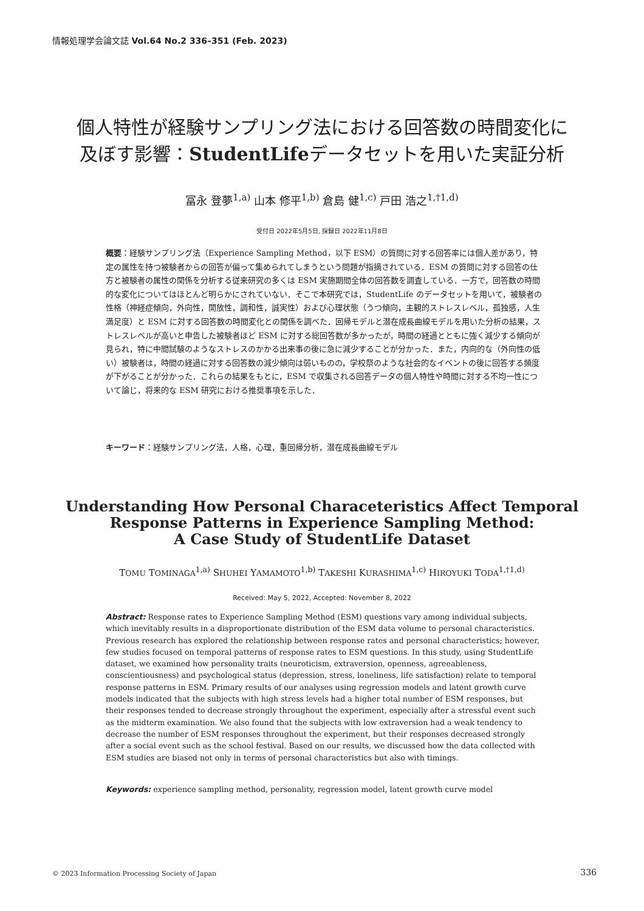情報処理学会論文誌 Vol.64 No.2 336–351 (Feb. 2023)
個人特性が経験サンプリング法における回答数の時間変化に
及ぼす影響：StudentLifeデータセットを用いた実証分析
冨永 登夢<sup>1,a)</sup> 山本 修平<sup>1,b)</sup> 倉島 健<sup>1,c)</sup> 戸田 浩之<sup>1,†1,d)</sup>
受付日 2022年5月5日, 採録日 2022年11月8日
概要：経験サンプリング法（Experience Sampling Method，以下 ESM）の質問に対する回答率には個人差があり，特定の属性を持つ被験者からの回答が偏って集められてしまうという問題が指摘されている．ESM の質問に対する回答の仕方と被験者の属性の関係を分析する従来研究の多くは ESM 実施期間全体の回答数を調査している．一方で，回答数の時間的な変化についてはほとんど明らかにされていない．そこで本研究では，StudentLife のデータセットを用いて，被験者の性格（神経症傾向，外向性，開放性，調和性，誠実性）および心理状態（うつ傾向，主観的ストレスレベル，孤独感，人生満足度）と ESM に対する回答数の時間変化との関係を調べた．回帰モデルと潜在成長曲線モデルを用いた分析の結果，ストレスレベルが高いと申告した被験者ほど ESM に対する総回答数が多かったが，時間の経過とともに強く減少する傾向が見られ，特に中間試験のようなストレスのかかる出来事の後に急に減少することが分かった．また，内向的な（外向性の低い）被験者は，時間の経過に対する回答数の減少傾向は弱いものの，学校祭のような社会的なイベントの後に回答する頻度が下がることが分かった．これらの結果をもとに，ESM で収集される回答データの個人特性や時間に対する不均一性について論じ，将来的な ESM 研究における推奨事項を示した．
キーワード：経験サンプリング法，人格，心理，重回帰分析，潜在成長曲線モデル
Understanding How Personal Characeteristics Affect Temporal
Response Patterns in Experience Sampling Method:
A Case Study of StudentLife Dataset
TOMU TOMINAGA<sup>1,a)</sup> SHUHEI YAMAMOTO<sup>1,b)</sup> TAKESHI KURASHIMA<sup>1,c)</sup> HIROYUKI TODA<sup>1,†1,d)</sup>
Received: May 5, 2022, Accepted: November 8, 2022
Abstract: Response rates to Experience Sampling Method (ESM) questions vary among individual subjects, which inevitably results in a disproportionate distribution of the ESM data volume to personal characteristics. Previous research has explored the relationship between response rates and personal characteristics; however, few studies focused on temporal patterns of response rates to ESM questions. In this study, using StudentLife dataset, we examined how personality traits (neuroticism, extraversion, openness, agreeableness, conscientiousness) and psychological status (depression, stress, loneliness, life satisfaction) relate to temporal response patterns in ESM. Primary results of our analyses using regression models and latent growth curve models indicated that the subjects with high stress levels had a higher total number of ESM responses, but their responses tended to decrease strongly throughout the experiment, especially after a stressful event such as the midterm examination. We also found that the subjects with low extraversion had a weak tendency to decrease the number of ESM responses throughout the experiment, but their responses decreased strongly after a social event such as the school festival. Based on our results, we discussed how the data collected with ESM studies are biased not only in terms of personal characteristics but also with timings.
Keywords: experience sampling method, personality, regression model, latent growth curve model
© 2023 Information Processing Society of Japan
336